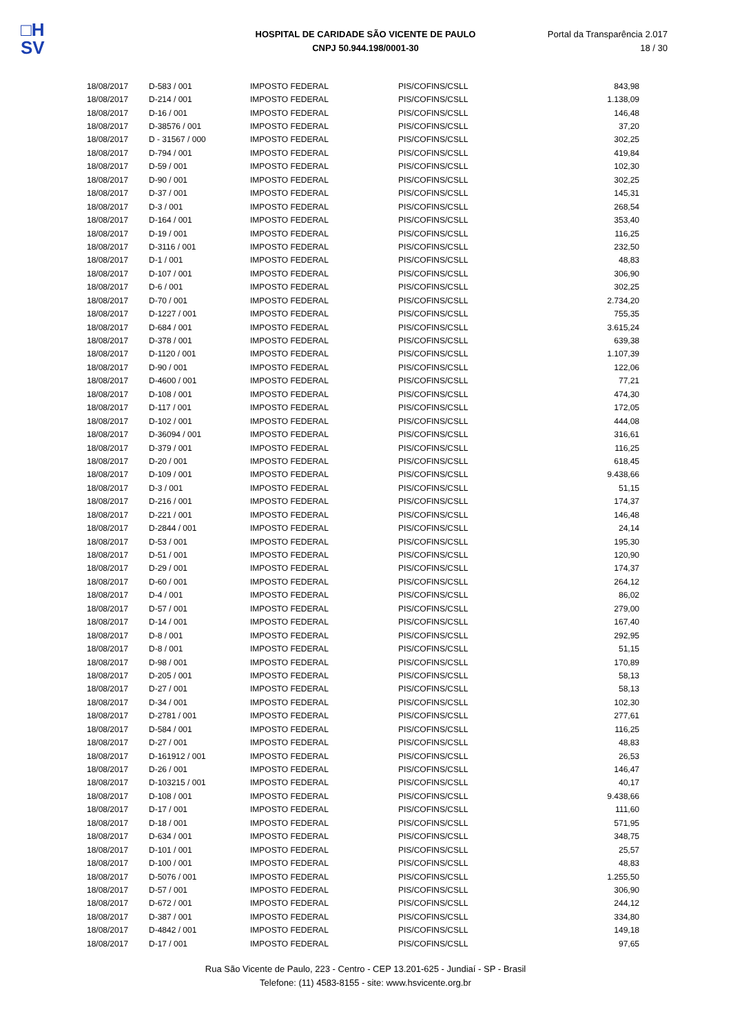□H
SV
HOSPITAL DE CARIDADE SÃO VICENTE DE PAULO
CNPJ 50.944.198/0001-30
Portal da Transparência 2.017
18 / 30
| 18/08/2017 | D-583 / 001 | IMPOSTO FEDERAL | PIS/COFINS/CSLL | 843,98 |
| 18/08/2017 | D-214 / 001 | IMPOSTO FEDERAL | PIS/COFINS/CSLL | 1.138,09 |
| 18/08/2017 | D-16 / 001 | IMPOSTO FEDERAL | PIS/COFINS/CSLL | 146,48 |
| 18/08/2017 | D-38576 / 001 | IMPOSTO FEDERAL | PIS/COFINS/CSLL | 37,20 |
| 18/08/2017 | D - 31567 / 000 | IMPOSTO FEDERAL | PIS/COFINS/CSLL | 302,25 |
| 18/08/2017 | D-794 / 001 | IMPOSTO FEDERAL | PIS/COFINS/CSLL | 419,84 |
| 18/08/2017 | D-59 / 001 | IMPOSTO FEDERAL | PIS/COFINS/CSLL | 102,30 |
| 18/08/2017 | D-90 / 001 | IMPOSTO FEDERAL | PIS/COFINS/CSLL | 302,25 |
| 18/08/2017 | D-37 / 001 | IMPOSTO FEDERAL | PIS/COFINS/CSLL | 145,31 |
| 18/08/2017 | D-3 / 001 | IMPOSTO FEDERAL | PIS/COFINS/CSLL | 268,54 |
| 18/08/2017 | D-164 / 001 | IMPOSTO FEDERAL | PIS/COFINS/CSLL | 353,40 |
| 18/08/2017 | D-19 / 001 | IMPOSTO FEDERAL | PIS/COFINS/CSLL | 116,25 |
| 18/08/2017 | D-3116 / 001 | IMPOSTO FEDERAL | PIS/COFINS/CSLL | 232,50 |
| 18/08/2017 | D-1 / 001 | IMPOSTO FEDERAL | PIS/COFINS/CSLL | 48,83 |
| 18/08/2017 | D-107 / 001 | IMPOSTO FEDERAL | PIS/COFINS/CSLL | 306,90 |
| 18/08/2017 | D-6 / 001 | IMPOSTO FEDERAL | PIS/COFINS/CSLL | 302,25 |
| 18/08/2017 | D-70 / 001 | IMPOSTO FEDERAL | PIS/COFINS/CSLL | 2.734,20 |
| 18/08/2017 | D-1227 / 001 | IMPOSTO FEDERAL | PIS/COFINS/CSLL | 755,35 |
| 18/08/2017 | D-684 / 001 | IMPOSTO FEDERAL | PIS/COFINS/CSLL | 3.615,24 |
| 18/08/2017 | D-378 / 001 | IMPOSTO FEDERAL | PIS/COFINS/CSLL | 639,38 |
| 18/08/2017 | D-1120 / 001 | IMPOSTO FEDERAL | PIS/COFINS/CSLL | 1.107,39 |
| 18/08/2017 | D-90 / 001 | IMPOSTO FEDERAL | PIS/COFINS/CSLL | 122,06 |
| 18/08/2017 | D-4600 / 001 | IMPOSTO FEDERAL | PIS/COFINS/CSLL | 77,21 |
| 18/08/2017 | D-108 / 001 | IMPOSTO FEDERAL | PIS/COFINS/CSLL | 474,30 |
| 18/08/2017 | D-117 / 001 | IMPOSTO FEDERAL | PIS/COFINS/CSLL | 172,05 |
| 18/08/2017 | D-102 / 001 | IMPOSTO FEDERAL | PIS/COFINS/CSLL | 444,08 |
| 18/08/2017 | D-36094 / 001 | IMPOSTO FEDERAL | PIS/COFINS/CSLL | 316,61 |
| 18/08/2017 | D-379 / 001 | IMPOSTO FEDERAL | PIS/COFINS/CSLL | 116,25 |
| 18/08/2017 | D-20 / 001 | IMPOSTO FEDERAL | PIS/COFINS/CSLL | 618,45 |
| 18/08/2017 | D-109 / 001 | IMPOSTO FEDERAL | PIS/COFINS/CSLL | 9.438,66 |
| 18/08/2017 | D-3 / 001 | IMPOSTO FEDERAL | PIS/COFINS/CSLL | 51,15 |
| 18/08/2017 | D-216 / 001 | IMPOSTO FEDERAL | PIS/COFINS/CSLL | 174,37 |
| 18/08/2017 | D-221 / 001 | IMPOSTO FEDERAL | PIS/COFINS/CSLL | 146,48 |
| 18/08/2017 | D-2844 / 001 | IMPOSTO FEDERAL | PIS/COFINS/CSLL | 24,14 |
| 18/08/2017 | D-53 / 001 | IMPOSTO FEDERAL | PIS/COFINS/CSLL | 195,30 |
| 18/08/2017 | D-51 / 001 | IMPOSTO FEDERAL | PIS/COFINS/CSLL | 120,90 |
| 18/08/2017 | D-29 / 001 | IMPOSTO FEDERAL | PIS/COFINS/CSLL | 174,37 |
| 18/08/2017 | D-60 / 001 | IMPOSTO FEDERAL | PIS/COFINS/CSLL | 264,12 |
| 18/08/2017 | D-4 / 001 | IMPOSTO FEDERAL | PIS/COFINS/CSLL | 86,02 |
| 18/08/2017 | D-57 / 001 | IMPOSTO FEDERAL | PIS/COFINS/CSLL | 279,00 |
| 18/08/2017 | D-14 / 001 | IMPOSTO FEDERAL | PIS/COFINS/CSLL | 167,40 |
| 18/08/2017 | D-8 / 001 | IMPOSTO FEDERAL | PIS/COFINS/CSLL | 292,95 |
| 18/08/2017 | D-8 / 001 | IMPOSTO FEDERAL | PIS/COFINS/CSLL | 51,15 |
| 18/08/2017 | D-98 / 001 | IMPOSTO FEDERAL | PIS/COFINS/CSLL | 170,89 |
| 18/08/2017 | D-205 / 001 | IMPOSTO FEDERAL | PIS/COFINS/CSLL | 58,13 |
| 18/08/2017 | D-27 / 001 | IMPOSTO FEDERAL | PIS/COFINS/CSLL | 58,13 |
| 18/08/2017 | D-34 / 001 | IMPOSTO FEDERAL | PIS/COFINS/CSLL | 102,30 |
| 18/08/2017 | D-2781 / 001 | IMPOSTO FEDERAL | PIS/COFINS/CSLL | 277,61 |
| 18/08/2017 | D-584 / 001 | IMPOSTO FEDERAL | PIS/COFINS/CSLL | 116,25 |
| 18/08/2017 | D-27 / 001 | IMPOSTO FEDERAL | PIS/COFINS/CSLL | 48,83 |
| 18/08/2017 | D-161912 / 001 | IMPOSTO FEDERAL | PIS/COFINS/CSLL | 26,53 |
| 18/08/2017 | D-26 / 001 | IMPOSTO FEDERAL | PIS/COFINS/CSLL | 146,47 |
| 18/08/2017 | D-103215 / 001 | IMPOSTO FEDERAL | PIS/COFINS/CSLL | 40,17 |
| 18/08/2017 | D-108 / 001 | IMPOSTO FEDERAL | PIS/COFINS/CSLL | 9.438,66 |
| 18/08/2017 | D-17 / 001 | IMPOSTO FEDERAL | PIS/COFINS/CSLL | 111,60 |
| 18/08/2017 | D-18 / 001 | IMPOSTO FEDERAL | PIS/COFINS/CSLL | 571,95 |
| 18/08/2017 | D-634 / 001 | IMPOSTO FEDERAL | PIS/COFINS/CSLL | 348,75 |
| 18/08/2017 | D-101 / 001 | IMPOSTO FEDERAL | PIS/COFINS/CSLL | 25,57 |
| 18/08/2017 | D-100 / 001 | IMPOSTO FEDERAL | PIS/COFINS/CSLL | 48,83 |
| 18/08/2017 | D-5076 / 001 | IMPOSTO FEDERAL | PIS/COFINS/CSLL | 1.255,50 |
| 18/08/2017 | D-57 / 001 | IMPOSTO FEDERAL | PIS/COFINS/CSLL | 306,90 |
| 18/08/2017 | D-672 / 001 | IMPOSTO FEDERAL | PIS/COFINS/CSLL | 244,12 |
| 18/08/2017 | D-387 / 001 | IMPOSTO FEDERAL | PIS/COFINS/CSLL | 334,80 |
| 18/08/2017 | D-4842 / 001 | IMPOSTO FEDERAL | PIS/COFINS/CSLL | 149,18 |
| 18/08/2017 | D-17 / 001 | IMPOSTO FEDERAL | PIS/COFINS/CSLL | 97,65 |
Rua São Vicente de Paulo, 223 - Centro - CEP 13.201-625 - Jundiaí - SP - Brasil
Telefone: (11) 4583-8155 - site: www.hsvicente.org.br